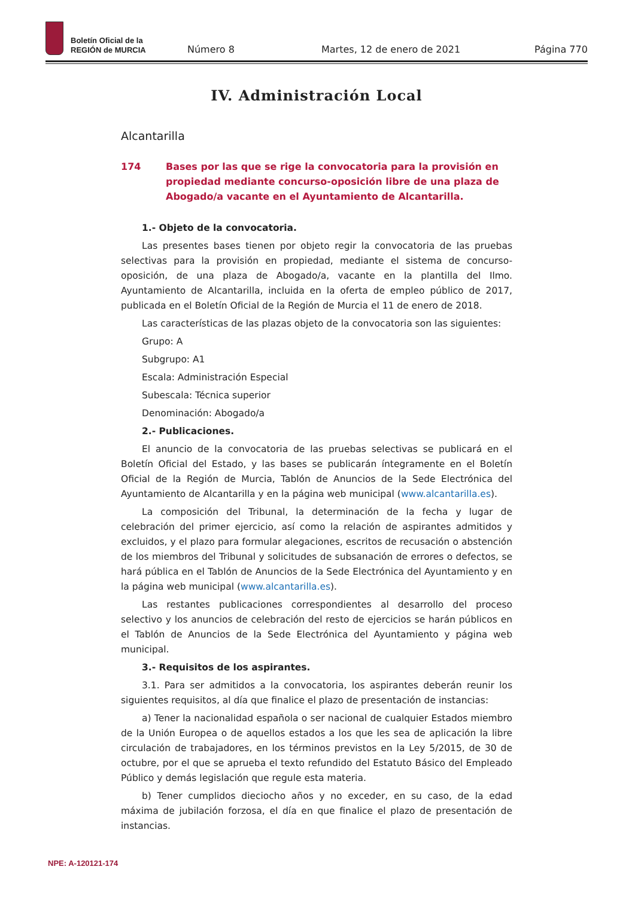Boletín Oficial de la
REGIÓN de MURCIA
Número 8 Martes, 12 de enero de 2021 Página 770
IV. Administración Local
Alcantarilla
174 Bases por las que se rige la convocatoria para la provisión en propiedad mediante concurso-oposición libre de una plaza de Abogado/a vacante en el Ayuntamiento de Alcantarilla.
1.- Objeto de la convocatoria.
Las presentes bases tienen por objeto regir la convocatoria de las pruebas selectivas para la provisión en propiedad, mediante el sistema de concurso-oposición, de una plaza de Abogado/a, vacante en la plantilla del Ilmo. Ayuntamiento de Alcantarilla, incluida en la oferta de empleo público de 2017, publicada en el Boletín Oficial de la Región de Murcia el 11 de enero de 2018.
Las características de las plazas objeto de la convocatoria son las siguientes:
Grupo: A
Subgrupo: A1
Escala: Administración Especial
Subescala: Técnica superior
Denominación: Abogado/a
2.- Publicaciones.
El anuncio de la convocatoria de las pruebas selectivas se publicará en el Boletín Oficial del Estado, y las bases se publicarán íntegramente en el Boletín Oficial de la Región de Murcia, Tablón de Anuncios de la Sede Electrónica del Ayuntamiento de Alcantarilla y en la página web municipal (www.alcantarilla.es).
La composición del Tribunal, la determinación de la fecha y lugar de celebración del primer ejercicio, así como la relación de aspirantes admitidos y excluidos, y el plazo para formular alegaciones, escritos de recusación o abstención de los miembros del Tribunal y solicitudes de subsanación de errores o defectos, se hará pública en el Tablón de Anuncios de la Sede Electrónica del Ayuntamiento y en la página web municipal (www.alcantarilla.es).
Las restantes publicaciones correspondientes al desarrollo del proceso selectivo y los anuncios de celebración del resto de ejercicios se harán públicos en el Tablón de Anuncios de la Sede Electrónica del Ayuntamiento y página web municipal.
3.- Requisitos de los aspirantes.
3.1. Para ser admitidos a la convocatoria, los aspirantes deberán reunir los siguientes requisitos, al día que finalice el plazo de presentación de instancias:
a) Tener la nacionalidad española o ser nacional de cualquier Estados miembro de la Unión Europea o de aquellos estados a los que les sea de aplicación la libre circulación de trabajadores, en los términos previstos en la Ley 5/2015, de 30 de octubre, por el que se aprueba el texto refundido del Estatuto Básico del Empleado Público y demás legislación que regule esta materia.
b) Tener cumplidos dieciocho años y no exceder, en su caso, de la edad máxima de jubilación forzosa, el día en que finalice el plazo de presentación de instancias.
NPE: A-120121-174